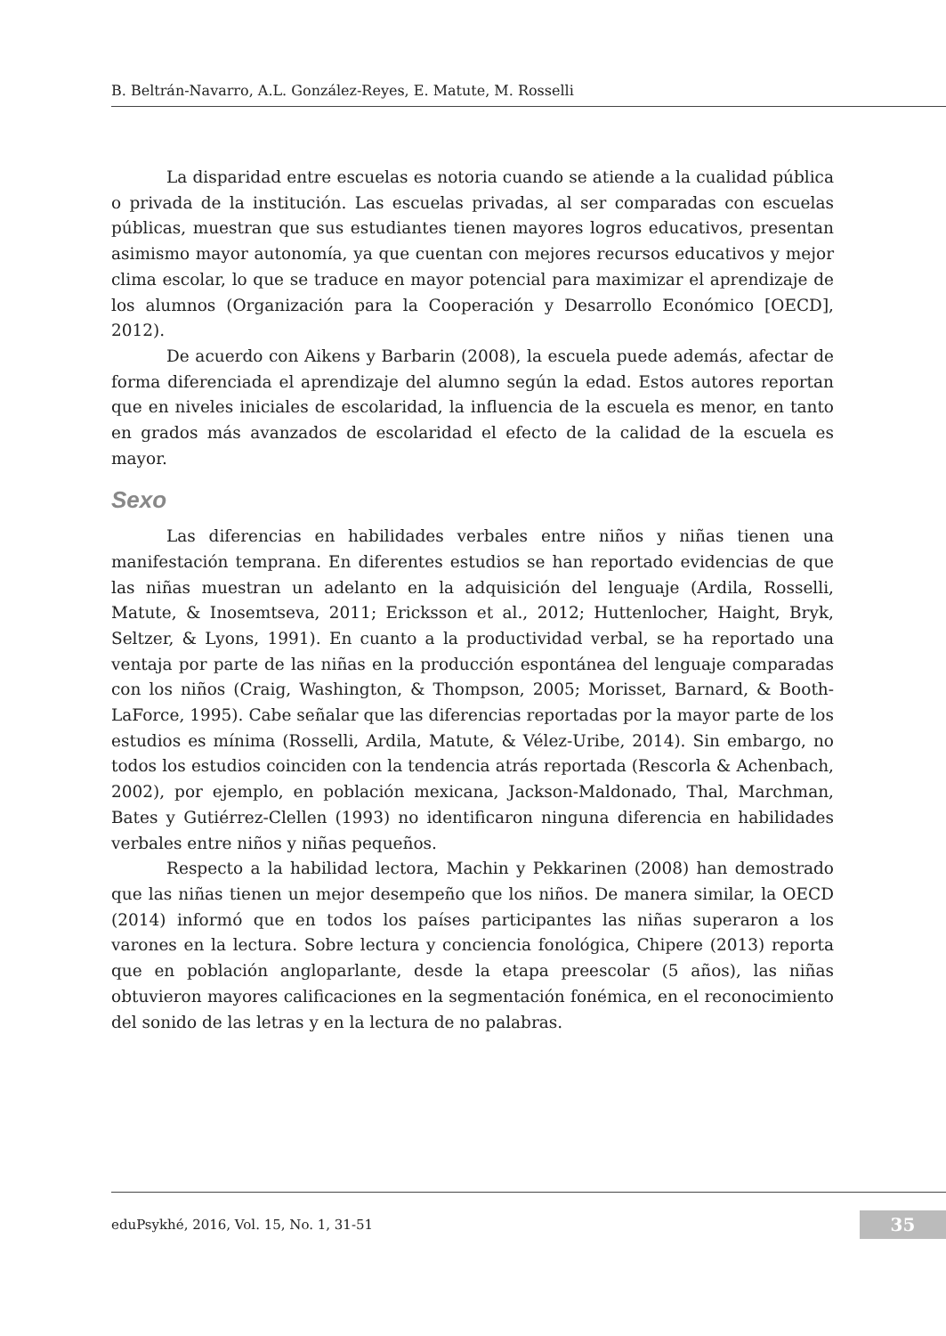B. Beltrán-Navarro, A.L. González-Reyes, E. Matute, M. Rosselli
La disparidad entre escuelas es notoria cuando se atiende a la cualidad pública o privada de la institución. Las escuelas privadas, al ser comparadas con escuelas públicas, muestran que sus estudiantes tienen mayores logros educativos, presentan asimismo mayor autonomía, ya que cuentan con mejores recursos educativos y mejor clima escolar, lo que se traduce en mayor potencial para maximizar el aprendizaje de los alumnos (Organización para la Cooperación y Desarrollo Económico [OECD], 2012).
De acuerdo con Aikens y Barbarin (2008), la escuela puede además, afectar de forma diferenciada el aprendizaje del alumno según la edad. Estos autores reportan que en niveles iniciales de escolaridad, la influencia de la escuela es menor, en tanto en grados más avanzados de escolaridad el efecto de la calidad de la escuela es mayor.
Sexo
Las diferencias en habilidades verbales entre niños y niñas tienen una manifestación temprana. En diferentes estudios se han reportado evidencias de que las niñas muestran un adelanto en la adquisición del lenguaje (Ardila, Rosselli, Matute, & Inosemtseva, 2011; Ericksson et al., 2012; Huttenlocher, Haight, Bryk, Seltzer, & Lyons, 1991). En cuanto a la productividad verbal, se ha reportado una ventaja por parte de las niñas en la producción espontánea del lenguaje comparadas con los niños (Craig, Washington, & Thompson, 2005; Morisset, Barnard, & Booth-LaForce, 1995). Cabe señalar que las diferencias reportadas por la mayor parte de los estudios es mínima (Rosselli, Ardila, Matute, & Vélez-Uribe, 2014). Sin embargo, no todos los estudios coinciden con la tendencia atrás reportada (Rescorla & Achenbach, 2002), por ejemplo, en población mexicana, Jackson-Maldonado, Thal, Marchman, Bates y Gutiérrez-Clellen (1993) no identificaron ninguna diferencia en habilidades verbales entre niños y niñas pequeños.
Respecto a la habilidad lectora, Machin y Pekkarinen (2008) han demostrado que las niñas tienen un mejor desempeño que los niños. De manera similar, la OECD (2014) informó que en todos los países participantes las niñas superaron a los varones en la lectura. Sobre lectura y conciencia fonológica, Chipere (2013) reporta que en población angloparlante, desde la etapa preescolar (5 años), las niñas obtuvieron mayores calificaciones en la segmentación fonémica, en el reconocimiento del sonido de las letras y en la lectura de no palabras.
eduPsykhé, 2016, Vol. 15, No. 1, 31-51 35